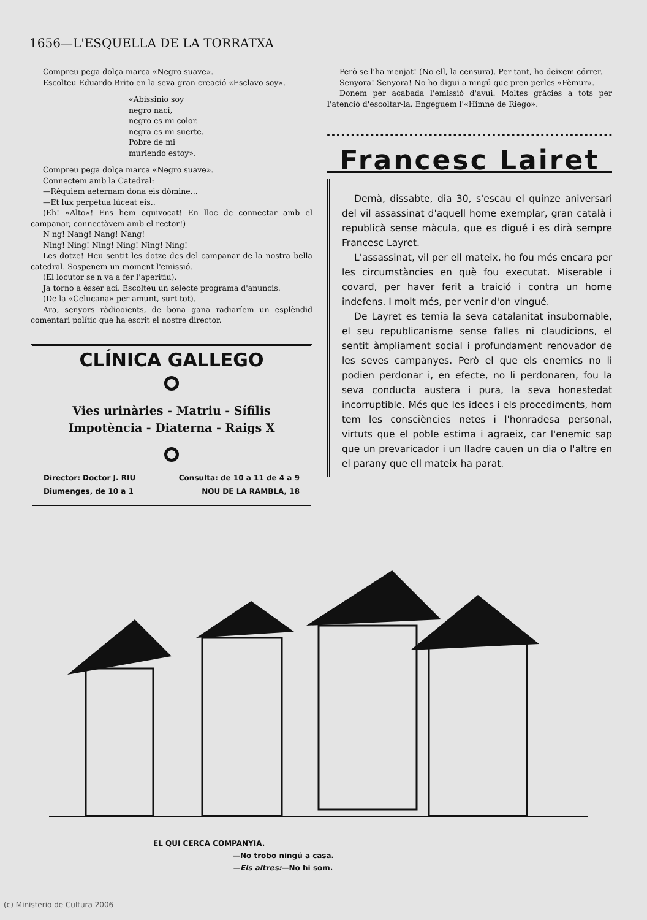1656—L'ESQUELLA DE LA TORRATXA
Compreu pega dolça marca «Negro suave».
Escolteu Eduardo Brito en la seva gran creació «Esclavo soy».
«Abissinio soy
negro nací,
negro es mi color.
negra es mi suerte.
Pobre de mi
muriendo estoy».
Compreu pega dolça marca «Negro suave».
Connectem amb la Catedral:
—Rèquiem aeternam dona eis dòmine...
—Et lux perpètua lúceat eis..
(Eh! «Alto»! Ens hem equivocat! En lloc de connectar amb el campanar, connectàvem amb el rector!)
N ng! Nang! Nang! Nang!
Ning! Ning! Ning! Ning! Ning! Ning!
Les dotze! Heu sentit les dotze des del campanar de la nostra bella catedral. Sospenem un moment l'emissió.
(El locutor se'n va a fer l'aperitiu).
Ja torno a ésser ací. Escolteu un selecte programa d'anuncis.
(De la «Celucana» per amunt, surt tot).
Ara, senyors ràdiooients, de bona gana radiaríem un esplèndid comentari polític que ha escrit el nostre director.
CLÍNICA GALLEGO
Vies urinàries - Matriu - Sífilis
Impotència - Diaterna - Raigs X
Director: Doctor J. RIU Consulta: de 10 a 11 de 4 a 9
Diumenges, de 10 a 1 NOU DE LA RAMBLA, 18
Però se l'ha menjat! (No ell, la censura). Per tant, ho deixem córrer.
Senyora! Senyora! No ho digui a ningú que pren perles «Fèmur».
Donem per acabada l'emissió d'avui. Moltes gràcies a tots per l'atenció d'escoltar-la. Engeguem l'«Himne de Riego».
Francesc Lairet
Demà, dissabte, dia 30, s'escau el quinze aniversari del vil assassinat d'aquell home exemplar, gran català i republicà sense màcula, que es digué i es dirà sempre Francesc Layret.
L'assassinat, vil per ell mateix, ho fou més encara per les circumstàncies en què fou executat. Miserable i covard, per haver ferit a traició i contra un home indefens. I molt més, per venir d'on vingué.
De Layret es temia la seva catalanitat insubornable, el seu republicanisme sense falles ni claudicions, el sentit àmpliament social i profundament renovador de les seves campanyes. Però el que els enemics no li podien perdonar i, en efecte, no li perdonaren, fou la seva conducta austera i pura, la seva honestedat incorruptible. Més que les idees i els procediments, hom tem les consciències netes i l'honradesa personal, virtuts que el poble estima i agraeix, car l'enemic sap que un prevaricador i un lladre cauen un dia o l'altre en el parany que ell mateix ha parat.
EL QUI CERCA COMPANYIA.
—No trobo ningú a casa.
—Els altres:—No hi som.
(c) Ministerio de Cultura 2006